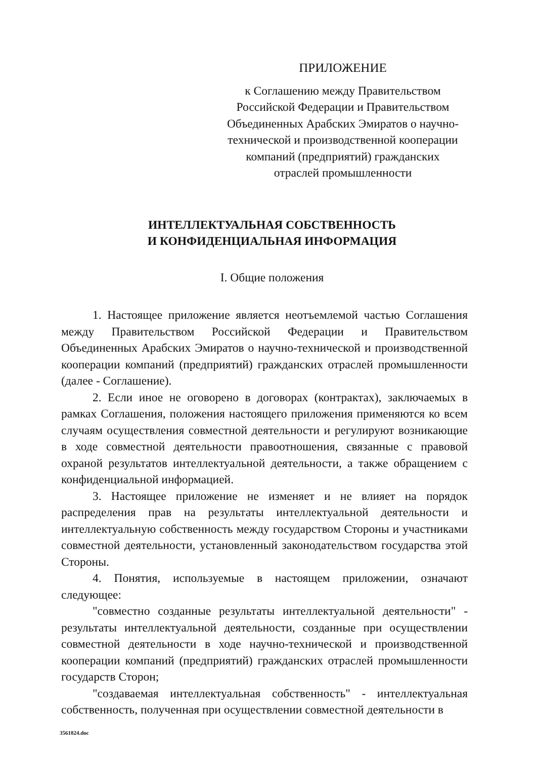ПРИЛОЖЕНИЕ
к Соглашению между Правительством
Российской Федерации и Правительством
Объединенных Арабских Эмиратов о научно-
технической и производственной кооперации
компаний (предприятий) гражданских
отраслей промышленности
ИНТЕЛЛЕКТУАЛЬНАЯ СОБСТВЕННОСТЬ
И КОНФИДЕНЦИАЛЬНАЯ ИНФОРМАЦИЯ
I. Общие положения
1. Настоящее приложение является неотъемлемой частью Соглашения между Правительством Российской Федерации и Правительством Объединенных Арабских Эмиратов о научно-технической и производственной кооперации компаний (предприятий) гражданских отраслей промышленности (далее - Соглашение).
2. Если иное не оговорено в договорах (контрактах), заключаемых в рамках Соглашения, положения настоящего приложения применяются ко всем случаям осуществления совместной деятельности и регулируют возникающие в ходе совместной деятельности правоотношения, связанные с правовой охраной результатов интеллектуальной деятельности, а также обращением с конфиденциальной информацией.
3. Настоящее приложение не изменяет и не влияет на порядок распределения прав на результаты интеллектуальной деятельности и интеллектуальную собственность между государством Стороны и участниками совместной деятельности, установленный законодательством государства этой Стороны.
4. Понятия, используемые в настоящем приложении, означают следующее:
"совместно созданные результаты интеллектуальной деятельности" - результаты интеллектуальной деятельности, созданные при осуществлении совместной деятельности в ходе научно-технической и производственной кооперации компаний (предприятий) гражданских отраслей промышленности государств Сторон;
"создаваемая интеллектуальная собственность" - интеллектуальная собственность, полученная при осуществлении совместной деятельности в
3561824.doc